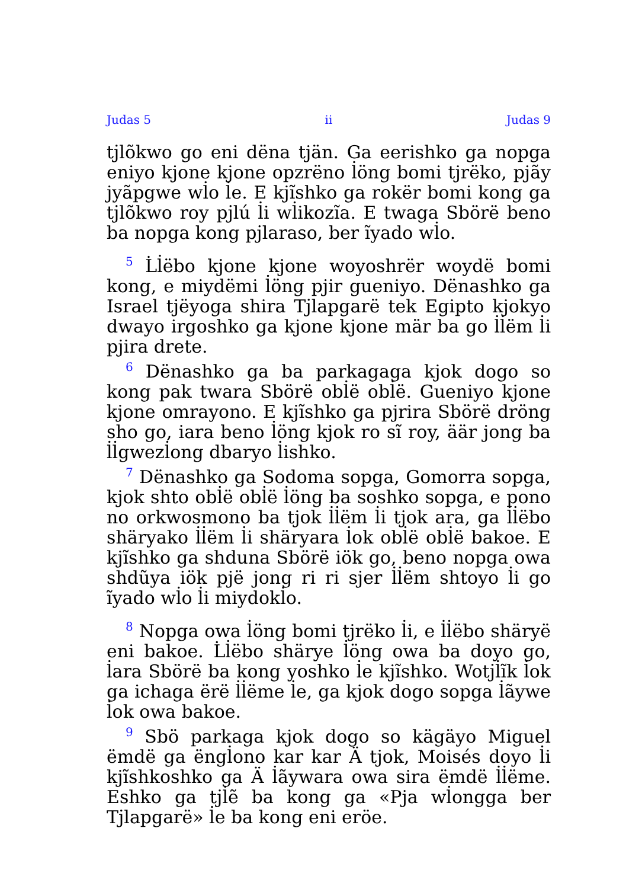Judas 5 ii Judas 9
tj̇lõkwo go eni dëna tjän. Ga eerishko ga nopga eniyo kjone kjone opzrëno l̇öng bomi tjrëko, pjãy jyãpgwe wl̇o l̇e. E kjĩshko ga rokër bomi kong ga tj̇lõkwo roy pj̇lú l̇i wl̇ikozĩa. E twaga Sbörë beno ba nopga kong pj̇laraso, ber ĩyado wl̇o.
<sup>5</sup> L̇l̇ëbo kjone kjone woyoshrër woydë bomi kong, e miydëmi l̇öng pjir gueniyo. Dënashko ga Israel tjëyoga shira Tj̇lapgarë tek Egipto kjokyo dwayo irgoshko ga kjone kjone mär ba go l̇l̇ëm l̇i pjira drete.
<sup>6</sup> Dënashko ga ba parkagaga kjok dogo so kong pak twara Sbörë obl̇ë obl̇ë. Gueniyo kjone kjone omrayono. E kjĩshko ga pjrira Sbörë dröng sho go, iara beno l̇öng kjok ro sĩ roy, äär jong ba l̇l̇gwezl̇ong dbaryo l̇ishko.
<sup>7</sup> Dënashko ga Sodoma sopga, Gomorra sopga, kjok shto obl̇ë obl̇ë l̇öng ba soshko sopga, e pono no orkwosmono ba tjok l̇l̇ëm l̇i tjok ara, ga l̇l̇ëbo shäryako l̇l̇ëm l̇i shäryara l̇ok obl̇ë obl̇ë bakoe. E kjĩshko ga shduna Sbörë iök go, beno nopga owa shdũya iök pjë jong ri ri sjer l̇l̇ëm shtoyo l̇i go ĩyado wl̇o l̇i miydokl̇o.
<sup>8</sup> Nopga owa l̇öng bomi tjrëko l̇i, e l̇l̇ëbo shäryë eni bakoe. L̇l̇ëbo shärye l̇öng owa ba doyo go, l̇ara Sbörë ba kong yoshko l̇e kjĩshko. Wotj̇l̇ĩk l̇ok ga ichaga ërë l̇l̇ëme l̇e, ga kjok dogo sopga l̇ãywe l̇ok owa bakoe.
<sup>9</sup> Sbö parkaga kjok dogo so kägäyo Miguel ëmdë ga ëngl̇ono kar kar Ä tjok, Moisés doyo l̇i kjĩshkoshko ga Ä l̇ãywara owa sira ëmdë l̇l̇ëme. Eshko ga tj̇l̇ẽ ba kong ga «Pja wl̇ongga ber Tj̇lapgarë» l̇e ba kong eni eröe.